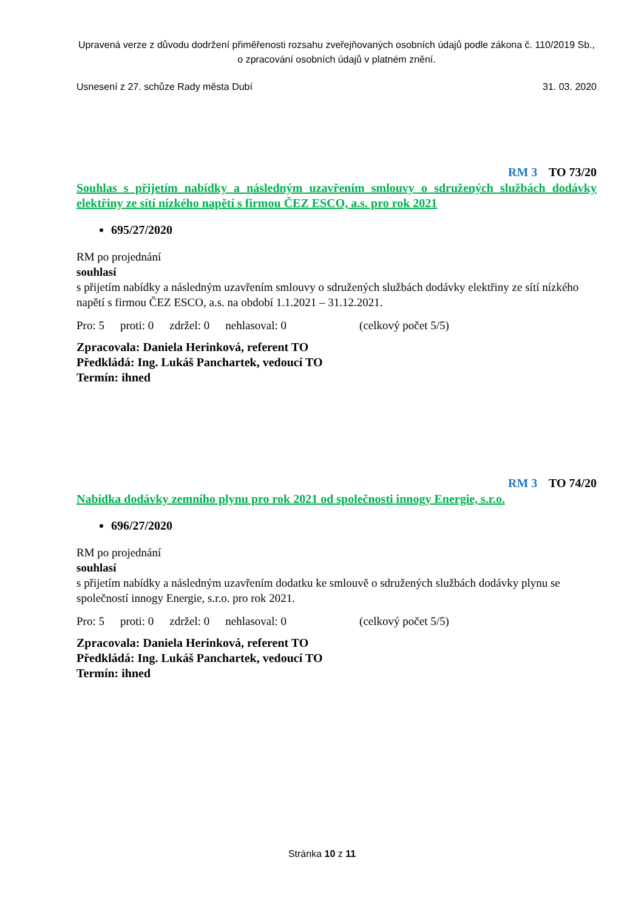Upravená verze z důvodu dodržení přiměřenosti rozsahu zveřejňovaných osobních údajů podle zákona č. 110/2019 Sb., o zpracování osobních údajů v platném znění.
Usnesení z 27. schůze Rady města Dubí
31. 03. 2020
RM 3 TO 73/20
Souhlas s přijetím nabídky a následným uzavřením smlouvy o sdružených službách dodávky elektřiny ze sítí nízkého napětí s firmou ČEZ ESCO, a.s. pro rok 2021
695/27/2020
RM po projednání
souhlasí
s přijetím nabídky a následným uzavřením smlouvy o sdružených službách dodávky elektřiny ze sítí nízkého napětí s firmou ČEZ ESCO, a.s. na období 1.1.2021 – 31.12.2021.
Pro: 5 proti: 0 zdržel: 0 nehlasoval: 0 (celkový počet 5/5)
Zpracovala: Daniela Herinková, referent TO
Předkládá: Ing. Lukáš Panchartek, vedoucí TO
Termín: ihned
RM 3 TO 74/20
Nabídka dodávky zemního plynu pro rok 2021 od společnosti innogy Energie, s.r.o.
696/27/2020
RM po projednání
souhlasí
s přijetím nabídky a následným uzavřením dodatku ke smlouvě o sdružených službách dodávky plynu se společností innogy Energie, s.r.o. pro rok 2021.
Pro: 5 proti: 0 zdržel: 0 nehlasoval: 0 (celkový počet 5/5)
Zpracovala: Daniela Herinková, referent TO
Předkládá: Ing. Lukáš Panchartek, vedoucí TO
Termín: ihned
Stránka 10 z 11